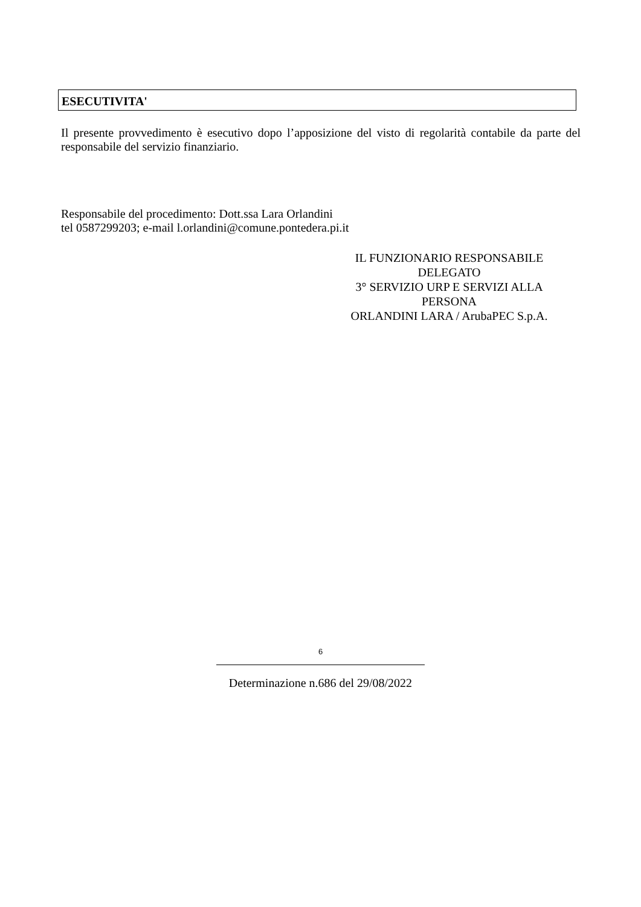ESECUTIVITA'
Il presente provvedimento è esecutivo dopo l’apposizione del visto di regolarità contabile da parte del responsabile del servizio finanziario.
Responsabile del procedimento: Dott.ssa Lara Orlandini
tel 0587299203; e-mail l.orlandini@comune.pontedera.pi.it
IL FUNZIONARIO RESPONSABILE
DELEGATO
3° SERVIZIO URP E SERVIZI ALLA
PERSONA
ORLANDINI LARA / ArubaPEC S.p.A.
6
Determinazione n.686 del 29/08/2022